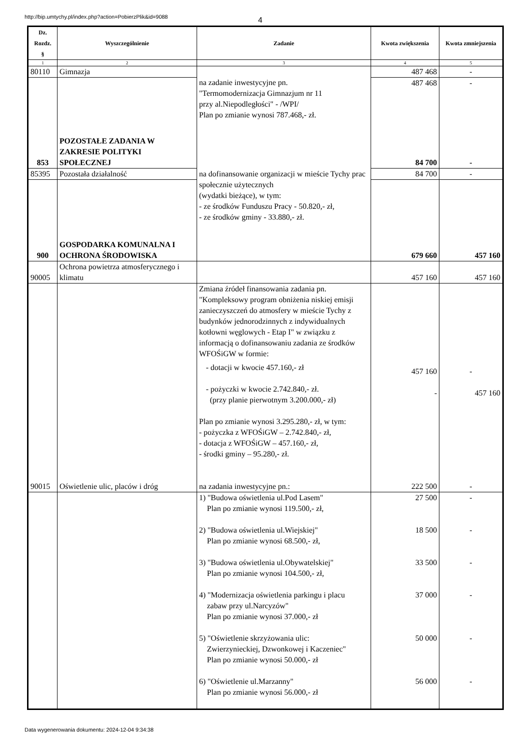http://bip.umtychy.pl/index.php?action=PobierzPlik&id=9088 4
| Dz. Rozdz. § | Wyszczególnienie | Zadanie | Kwota zwiększenia | Kwota zmniejszenia |
| --- | --- | --- | --- | --- |
| 1 | 2 | 3 | 4 | 5 |
| 80110 | Gimnazja | na zadanie inwestycyjne pn. "Termomodernizacja Gimnazjum nr 11 przy al.Niepodległości" - /WPI/ Plan po zmianie wynosi 787.468,- zł. | 487 468 | - |
| 853 | POZOSTAŁE ZADANIA W ZAKRESIE POLITYKI SPOŁECZNEJ | | 487 468 84 700 | - - |
| 85395 | Pozostała działalność | na dofinansowanie organizacji w mieście Tychy prac społecznie użytecznych (wydatki bieżące), w tym: - ze środków Funduszu Pracy - 50.820,- zł, - ze środków gminy - 33.880,- zł. | 84 700 | - |
| 900 | GOSPODARKA KOMUNALNA I OCHRONA ŚRODOWISKA | | 679 660 | 457 160 |
| 90005 | Ochrona powietrza atmosferycznego i klimatu | | 457 160 | 457 160 |
| | | Zmiana źródeł finansowania zadania pn. "Kompleksowy program obniżenia niskiej emisji zanieczyszczeń do atmosfery w mieście Tychy z budynków jednorodzinnych z indywidualnych kotłowni węglowych - Etap I" w związku z informacją o dofinansowaniu zadania ze środków WFOŚiGW w formie: - dotacji w kwocie 457.160,- zł - pożyczki w kwocie 2.742.840,- zł. (przy planie pierwotnym 3.200.000,- zł) Plan po zmianie wynosi 3.295.280,- zł, w tym: - pożyczka z WFOŚiGW – 2.742.840,- zł, - dotacja z WFOŚiGW – 457.160,- zł, - środki gminy – 95.280,- zł. | 457 160 - | - 457 160 |
| 90015 | Oświetlenie ulic, placów i dróg | na zadania inwestycyjne pn.: | 222 500 | - |
| | | 1) "Budowa oświetlenia ul.Pod Lasem" Plan po zmianie wynosi 119.500,- zł, 2) "Budowa oświetlenia ul.Wiejskiej" Plan po zmianie wynosi 68.500,- zł, 3) "Budowa oświetlenia ul.Obywatelskiej" Plan po zmianie wynosi 104.500,- zł, 4) "Modernizacja oświetlenia parkingu i placu zabaw przy ul.Narcyzów" Plan po zmianie wynosi 37.000,- zł 5) "Oświetlenie skrzyżowania ulic: Zwierzynieckiej, Dzwonkowej i Kaczeniec" Plan po zmianie wynosi 50.000,- zł 6) "Oświetlenie ul.Marzanny" Plan po zmianie wynosi 56.000,- zł | 27 500 18 500 33 500 37 000 50 000 56 000 | - - - - - - |
Data wygenerowania dokumentu: 2024-12-04 9:34:38